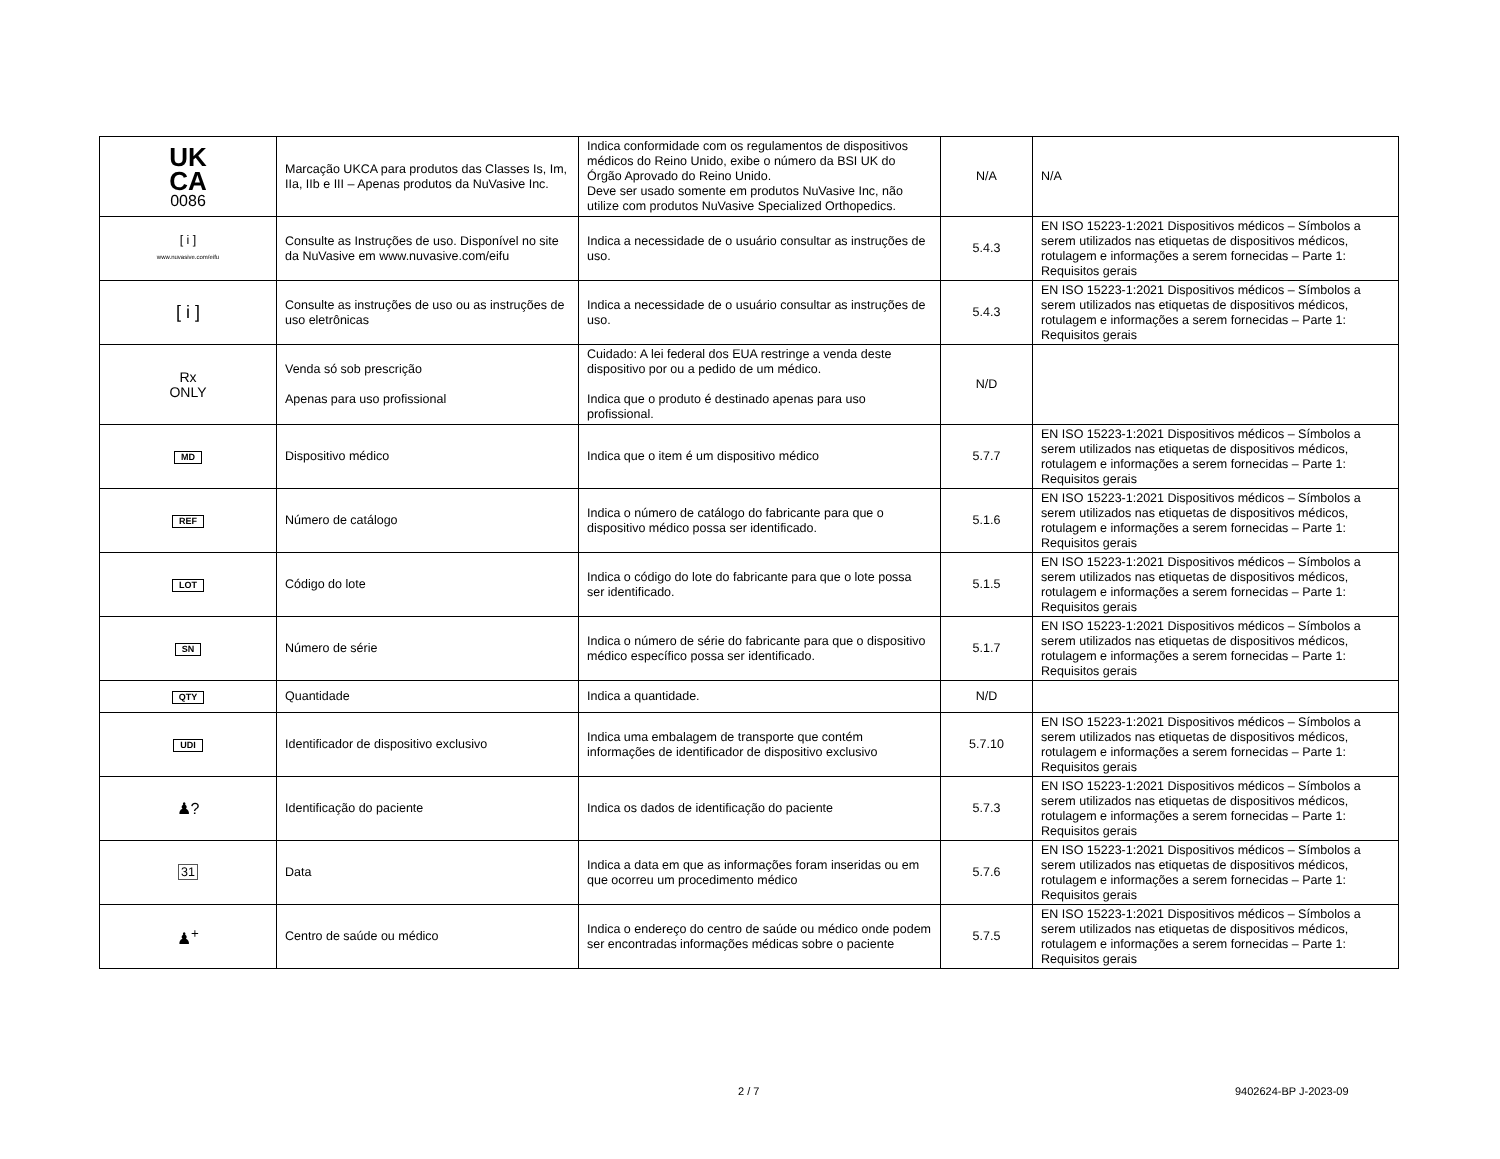| UK CA 0086 | Marcação UKCA para produtos das Classes Is, Im, IIa, IIb e III – Apenas produtos da NuVasive Inc. | Indica conformidade com os regulamentos de dispositivos médicos do Reino Unido, exibe o número da BSI UK do Órgão Aprovado do Reino Unido. Deve ser usado somente em produtos NuVasive Inc, não utilize com produtos NuVasive Specialized Orthopedics. | N/A | N/A |
| [ i ] www.nuvasive.com/eifu | Consulte as Instruções de uso. Disponível no site da NuVasive em www.nuvasive.com/eifu | Indica a necessidade de o usuário consultar as instruções de uso. | 5.4.3 | EN ISO 15223-1:2021 Dispositivos médicos – Símbolos a serem utilizados nas etiquetas de dispositivos médicos, rotulagem e informações a serem fornecidas – Parte 1: Requisitos gerais |
| [ i ] | Consulte as instruções de uso ou as instruções de uso eletrônicas | Indica a necessidade de o usuário consultar as instruções de uso. | 5.4.3 | EN ISO 15223-1:2021 Dispositivos médicos – Símbolos a serem utilizados nas etiquetas de dispositivos médicos, rotulagem e informações a serem fornecidas – Parte 1: Requisitos gerais |
| Rx ONLY | Venda só sob prescrição Apenas para uso profissional | Cuidado: A lei federal dos EUA restringe a venda deste dispositivo por ou a pedido de um médico. Indica que o produto é destinado apenas para uso profissional. | N/D | |
| MD | Dispositivo médico | Indica que o item é um dispositivo médico | 5.7.7 | EN ISO 15223-1:2021 Dispositivos médicos – Símbolos a serem utilizados nas etiquetas de dispositivos médicos, rotulagem e informações a serem fornecidas – Parte 1: Requisitos gerais |
| REF | Número de catálogo | Indica o número de catálogo do fabricante para que o dispositivo médico possa ser identificado. | 5.1.6 | EN ISO 15223-1:2021 Dispositivos médicos – Símbolos a serem utilizados nas etiquetas de dispositivos médicos, rotulagem e informações a serem fornecidas – Parte 1: Requisitos gerais |
| LOT | Código do lote | Indica o código do lote do fabricante para que o lote possa ser identificado. | 5.1.5 | EN ISO 15223-1:2021 Dispositivos médicos – Símbolos a serem utilizados nas etiquetas de dispositivos médicos, rotulagem e informações a serem fornecidas – Parte 1: Requisitos gerais |
| SN | Número de série | Indica o número de série do fabricante para que o dispositivo médico específico possa ser identificado. | 5.1.7 | EN ISO 15223-1:2021 Dispositivos médicos – Símbolos a serem utilizados nas etiquetas de dispositivos médicos, rotulagem e informações a serem fornecidas – Parte 1: Requisitos gerais |
| QTY | Quantidade | Indica a quantidade. | N/D | |
| UDI | Identificador de dispositivo exclusivo | Indica uma embalagem de transporte que contém informações de identificador de dispositivo exclusivo | 5.7.10 | EN ISO 15223-1:2021 Dispositivos médicos – Símbolos a serem utilizados nas etiquetas de dispositivos médicos, rotulagem e informações a serem fornecidas – Parte 1: Requisitos gerais |
| ♟? | Identificação do paciente | Indica os dados de identificação do paciente | 5.7.3 | EN ISO 15223-1:2021 Dispositivos médicos – Símbolos a serem utilizados nas etiquetas de dispositivos médicos, rotulagem e informações a serem fornecidas – Parte 1: Requisitos gerais |
| 31 | Data | Indica a data em que as informações foram inseridas ou em que ocorreu um procedimento médico | 5.7.6 | EN ISO 15223-1:2021 Dispositivos médicos – Símbolos a serem utilizados nas etiquetas de dispositivos médicos, rotulagem e informações a serem fornecidas – Parte 1: Requisitos gerais |
| ♟<sup>+</sup> | Centro de saúde ou médico | Indica o endereço do centro de saúde ou médico onde podem ser encontradas informações médicas sobre o paciente | 5.7.5 | EN ISO 15223-1:2021 Dispositivos médicos – Símbolos a serem utilizados nas etiquetas de dispositivos médicos, rotulagem e informações a serem fornecidas – Parte 1: Requisitos gerais |
2 / 7 9402624-BP J-2023-09